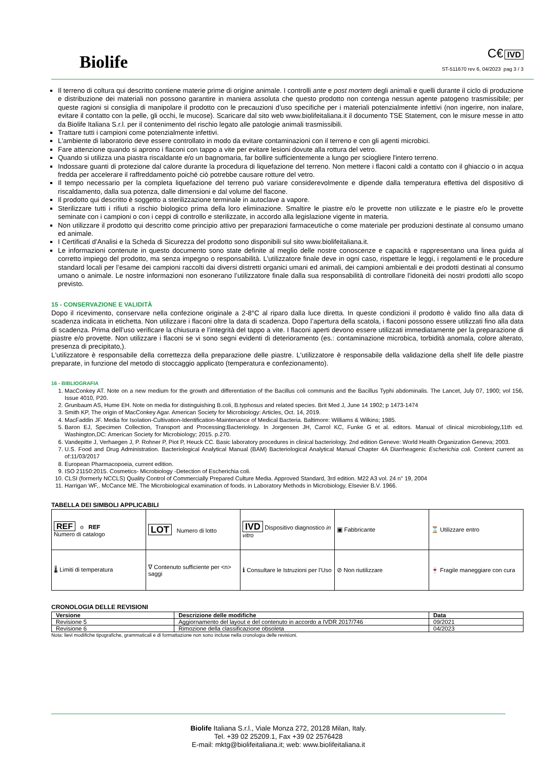Biolife
C€ IVD
ST-511670 rev 6, 04/2023 pag 3 / 3
Il terreno di coltura qui descritto contiene materie prime di origine animale. I controlli ante e post mortem degli animali e quelli durante il ciclo di produzione e distribuzione dei materiali non possono garantire in maniera assoluta che questo prodotto non contenga nessun agente patogeno trasmissibile; per queste ragioni si consiglia di manipolare il prodotto con le precauzioni d’uso specifiche per i materiali potenzialmente infettivi (non ingerire, non inalare, evitare il contatto con la pelle, gli occhi, le mucose). Scaricare dal sito web www.biolifeitaliana.it il documento TSE Statement, con le misure messe in atto da Biolife Italiana S.r.l. per il contenimento del rischio legato alle patologie animali trasmissibili.
Trattare tutti i campioni come potenzialmente infettivi.
L'ambiente di laboratorio deve essere controllato in modo da evitare contaminazioni con il terreno e con gli agenti microbici.
Fare attenzione quando si aprono i flaconi con tappo a vite per evitare lesioni dovute alla rottura del vetro.
Quando si utilizza una piastra riscaldante e/o un bagnomaria, far bollire sufficientemente a lungo per sciogliere l'intero terreno.
Indossare guanti di protezione dal calore durante la procedura di liquefazione del terreno. Non mettere i flaconi caldi a contatto con il ghiaccio o in acqua fredda per accelerare il raffreddamento poiché ciò potrebbe causare rotture del vetro.
Il tempo necessario per la completa liquefazione del terreno può variare considerevolmente e dipende dalla temperatura effettiva del dispositivo di riscaldamento, dalla sua potenza, dalle dimensioni e dal volume del flacone.
Il prodotto qui descritto è soggetto a sterilizzazione terminale in autoclave a vapore.
Sterilizzare tutti i rifiuti a rischio biologico prima della loro eliminazione. Smaltire le piastre e/o le provette non utilizzate e le piastre e/o le provette seminate con i campioni o con i ceppi di controllo e sterilizzate, in accordo alla legislazione vigente in materia.
Non utilizzare il prodotto qui descritto come principio attivo per preparazioni farmaceutiche o come materiale per produzioni destinate al consumo umano ed animale.
I Certificati d’Analisi e la Scheda di Sicurezza del prodotto sono disponibili sul sito www.biolifeitaliana.it.
Le informazioni contenute in questo documento sono state definite al meglio delle nostre conoscenze e capacità e rappresentano una linea guida al corretto impiego del prodotto, ma senza impegno o responsabilità. L’utilizzatore finale deve in ogni caso, rispettare le leggi, i regolamenti e le procedure standard locali per l’esame dei campioni raccolti dai diversi distretti organici umani ed animali, dei campioni ambientali e dei prodotti destinati al consumo umano o animale. Le nostre informazioni non esonerano l’utilizzatore finale dalla sua responsabilità di controllare l'idoneità dei nostri prodotti allo scopo previsto.
15 - CONSERVAZIONE E VALIDITÀ
Dopo il ricevimento, conservare nella confezione originale a 2-8°C al riparo dalla luce diretta. In queste condizioni il prodotto è valido fino alla data di scadenza indicata in etichetta. Non utilizzare i flaconi oltre la data di scadenza. Dopo l’apertura della scatola, i flaconi possono essere utilizzati fino alla data di scadenza. Prima dell’uso verificare la chiusura e l’integrità del tappo a vite. I flaconi aperti devono essere utilizzati immediatamente per la preparazione di piastre e/o provette. Non utilizzare i flaconi se vi sono segni evidenti di deterioramento (es.: contaminazione microbica, torbidità anomala, colore alterato, presenza di precipitato,).
L'utilizzatore è responsabile della correttezza della preparazione delle piastre. L'utilizzatore è responsabile della validazione della shelf life delle piastre preparate, in funzione del metodo di stoccaggio applicato (temperatura e confezionamento).
16 - BIBLIOGRAFIA
1. MacConkey AT. Note on a new medium for the growth and differentiation of the Bacillus coli communis and the Bacillus Typhi abdominalis. The Lancet, July 07, 1900; vol 156, Issue 4010, P20.
2. Grunbaum AS, Hume EH. Note on media for distinguishing B.coli, B.typhosus and related species. Brit Med J, June 14 1902; p 1473-1474
3. Smith KP, The origin of MacConkey Agar. American Society for Microbiology: Articles, Oct. 14, 2019.
4. MacFaddin JF. Media for Isolation-Cultivation-Identification-Maintenance of Medical Bacteria. Baltimore: Williams & Wilkins; 1985.
5. Baron EJ, Specimen Collection, Transport and Processing:Bacteriology. In Jorgensen JH, Carrol KC, Funke G et al. editors. Manual of clinical microbiology,11th ed. Washington,DC: American Society for Microbiology; 2015. p.270.
6. Vandepitte J, Verhaegen J, P. Rohner P, Piot P, Heuck CC. Basic laboratory procedures in clinical bacteriology. 2nd edition Geneve: World Health Organization Geneva; 2003.
7. U.S. Food and Drug Administration. Bacteriological Analytical Manual (BAM) Bacteriological Analytical Manual Chapter 4A Diarrheagenic Escherichia coli. Content current as of:11/03/2017
8. European Pharmacopoeia, current edition.
9. ISO 21150:2015. Cosmetics- Microbiology -Detection of Escherichia coli.
10. CLSI (formerly NCCLS) Quality Control of Commercially Prepared Culture Media. Approved Standard, 3rd edition. M22 A3 vol. 24 n° 19, 2004
11. Harrigan WF,. McCance ME. The Microbiological examination of foods. in Laboratory Methods in Microbiology, Elsevier B.V. 1966.
TABELLA DEI SIMBOLI APPLICABILI
| REF o REF Numero di catalogo | LOT Numero di lotto | IVD Dispositivo diagnostico in vitro | ▣ Fabbricante | ⌛ Utilizzare entro |
| 🌡 Limiti di temperatura | ∇ Contenuto sufficiente per <n> saggi | ℹ Consultare le Istruzioni per l’Uso | ⊘ Non riutilizzare | 🍷 Fragile maneggiare con cura |
CRONOLOGIA DELLE REVISIONI
| Versione | Descrizione delle modifiche | Data |
| --- | --- | --- |
| Revisione 5 | Aggiornamento del layout e del contenuto in accordo a IVDR 2017/746 | 09/2021 |
| Revisione 6 | Rimozione della classificazione obsoleta | 04/2023 |
Nota: lievi modifiche tipografiche, grammaticali e di formattazione non sono incluse nella cronologia delle revisioni.
Biolife Italiana S.r.l., Viale Monza 272, 20128 Milan, Italy.
Tel. +39 02 25209.1, Fax +39 02 2576428
E-mail: mktg@biolifeitaliana.it; web: www.biolifeitaliana.it